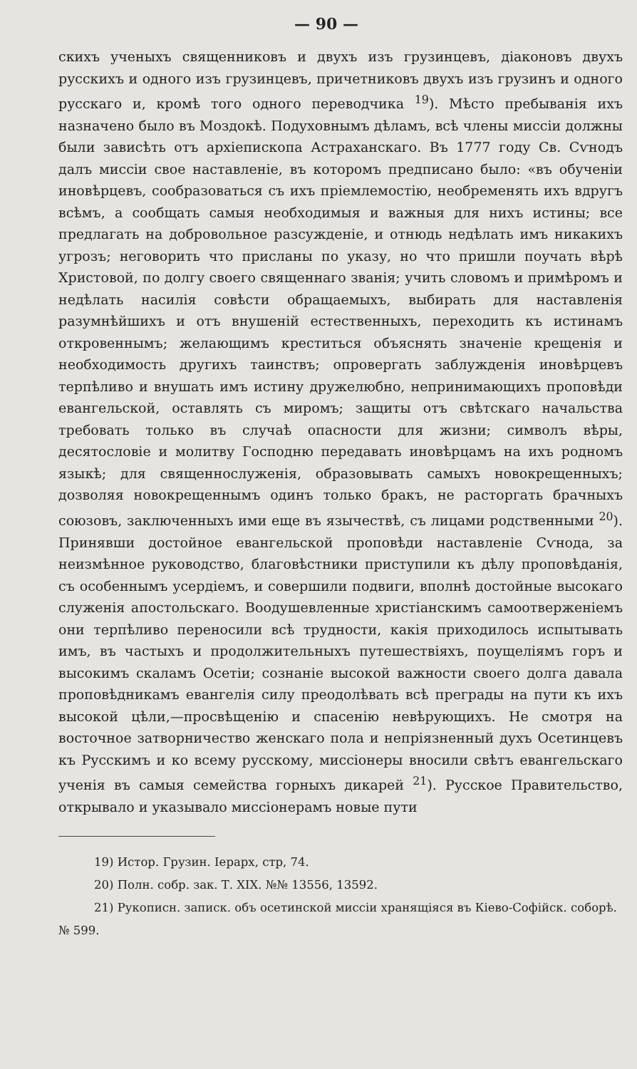— 90 —
скихъ ученыхъ священниковъ и двухъ изъ грузинцевъ, діаконовъ двухъ русскихъ и одного изъ грузинцевъ, причетниковъ двухъ изъ грузинъ и одного русскаго и, кромѣ того одного переводчика <sup>19</sup>). Мѣсто пребыванія ихъ назначено было въ Моздокѣ. Подуховнымъ дѣламъ, всѣ члены миссіи должны были зависѣть отъ архіепископа Астраханскаго. Въ 1777 году Св. Сѵнодъ далъ миссіи свое наставленіе, въ которомъ предписано было: «въ обученіи иновѣрцевъ, сообразоваться съ ихъ пріемлемостію, необременять ихъ вдругъ всѣмъ, а сообщать самыя необходимыя и важныя для нихъ истины; все предлагать на добровольное разсужденіе, и отнюдь недѣлать имъ никакихъ угрозъ; неговорить что присланы по указу, но что пришли поучать вѣрѣ Христовой, по долгу своего священнаго званія; учить словомъ и примѣромъ и недѣлать насилія совѣсти обращаемыхъ, выбирать для наставленія разумнѣйшихъ и отъ внушеній естественныхъ, переходить къ истинамъ откровеннымъ; желающимъ креститься объяснять значеніе крещенія и необходимость другихъ таинствъ; опровергать заблужденія иновѣрцевъ терпѣливо и внушать имъ истину дружелюбно, непринимающихъ проповѣди евангельской, оставлять съ миромъ; защиты отъ свѣтскаго начальства требовать только въ случаѣ опасности для жизни; символъ вѣры, десятословіе и молитву Господню передавать иновѣрцамъ на ихъ родномъ языкѣ; для священнослуженія, образовывать самыхъ новокрещенныхъ; дозволяя новокрещеннымъ одинъ только бракъ, не расторгать брачныхъ союзовъ, заключенныхъ ими еще въ язычествѣ, съ лицами родственными <sup>20</sup>). Принявши достойное евангельской проповѣди наставленіе Сѵнода, за неизмѣнное руководство, благовѣстники приступили къ дѣлу проповѣданія, съ особеннымъ усердіемъ, и совершили подвиги, вполнѣ достойные высокаго служенія апостольскаго. Воодушевленные христіанскимъ самоотверженіемъ они терпѣливо переносили всѣ трудности, какія приходилось испытывать имъ, въ частыхъ и продолжительныхъ путешествіяхъ, поущеліямъ горъ и высокимъ скаламъ Осетіи; сознаніе высокой важности своего долга давала проповѣдникамъ евангелія силу преодолѣвать всѣ преграды на пути къ ихъ высокой цѣли,—просвѣщенію и спасенію невѣрующихъ. Не смотря на восточное затворничество женскаго пола и непріязненный духъ Осетинцевъ къ Русскимъ и ко всему русскому, миссіонеры вносили свѣтъ евангельскаго ученія въ самыя семейства горныхъ дикарей <sup>21</sup>). Русское Правительство, открывало и указывало миссіонерамъ новые пути
19) Истор. Грузин. Іерарх, стр, 74.
20) Полн. собр. зак. Т. XIX. №№ 13556, 13592.
21) Рукописн. записк. объ осетинской миссіи хранящіяся въ Кіево-Софійск. соборѣ. № 599.